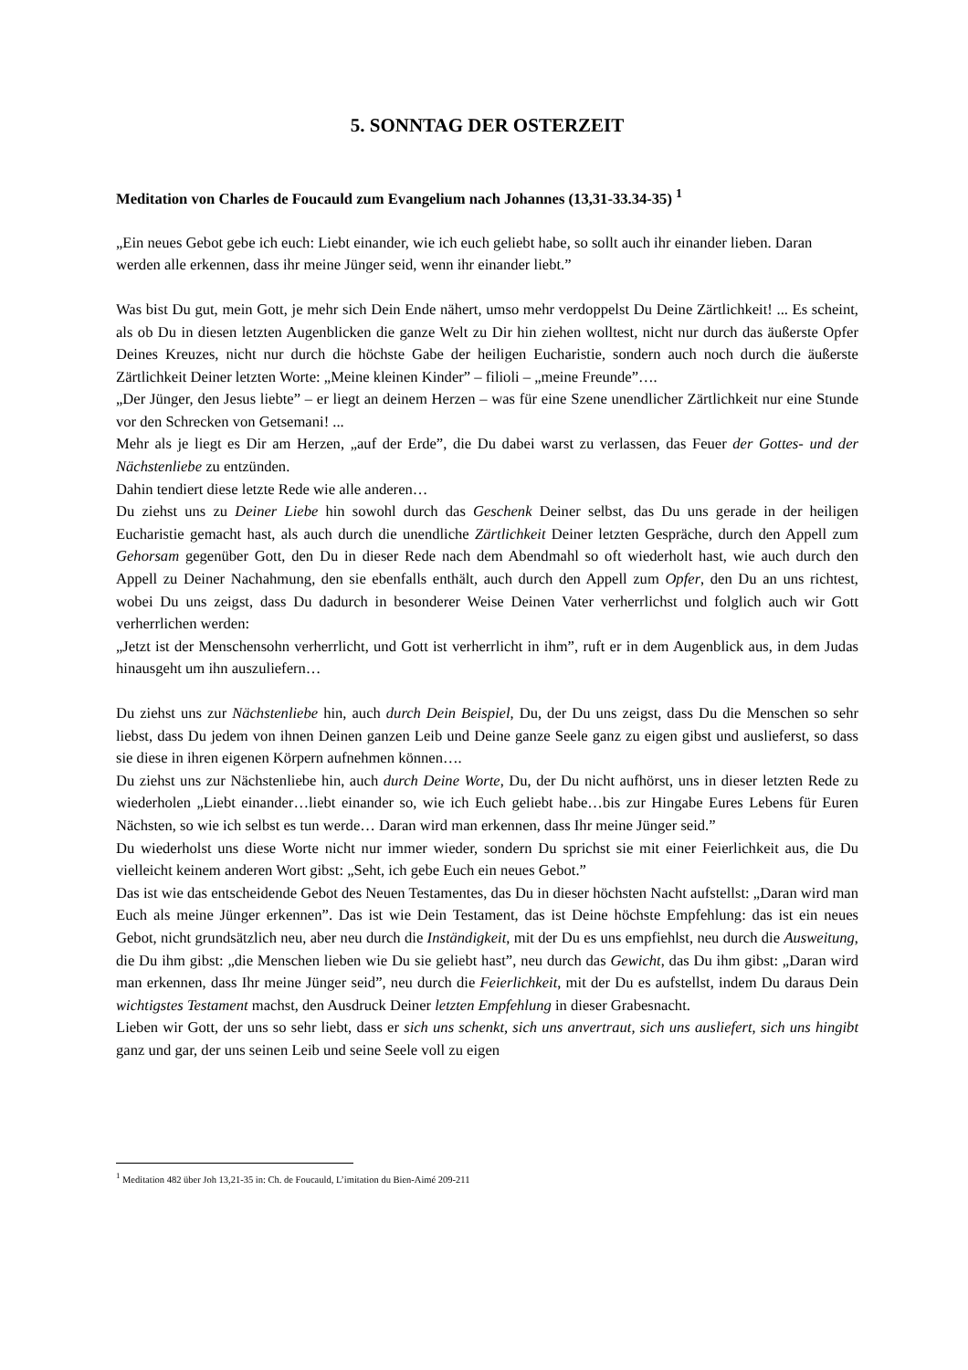5. SONNTAG DER OSTERZEIT
Meditation von Charles de Foucauld zum Evangelium nach Johannes (13,31-33.34-35) <sup>1</sup>
„Ein neues Gebot gebe ich euch: Liebt einander, wie ich euch geliebt habe, so sollt auch ihr einander lieben. Daran werden alle erkennen, dass ihr meine Jünger seid, wenn ihr einander liebt.”
Was bist Du gut, mein Gott, je mehr sich Dein Ende nähert, umso mehr verdoppelst Du Deine Zärtlichkeit! ... Es scheint, als ob Du in diesen letzten Augenblicken die ganze Welt zu Dir hin ziehen wolltest, nicht nur durch das äußerste Opfer Deines Kreuzes, nicht nur durch die höchste Gabe der heiligen Eucharistie, sondern auch noch durch die äußerste Zärtlichkeit Deiner letzten Worte: „Meine kleinen Kinder” – filioli – „meine Freunde”….
„Der Jünger, den Jesus liebte” – er liegt an deinem Herzen – was für eine Szene unendlicher Zärtlichkeit nur eine Stunde vor den Schrecken von Getsemani! ...
Mehr als je liegt es Dir am Herzen, „auf der Erde”, die Du dabei warst zu verlassen, das Feuer der Gottes- und der Nächstenliebe zu entzünden.
Dahin tendiert diese letzte Rede wie alle anderen…
Du ziehst uns zu Deiner Liebe hin sowohl durch das Geschenk Deiner selbst, das Du uns gerade in der heiligen Eucharistie gemacht hast, als auch durch die unendliche Zärtlichkeit Deiner letzten Gespräche, durch den Appell zum Gehorsam gegenüber Gott, den Du in dieser Rede nach dem Abendmahl so oft wiederholt hast, wie auch durch den Appell zu Deiner Nachahmung, den sie ebenfalls enthält, auch durch den Appell zum Opfer, den Du an uns richtest, wobei Du uns zeigst, dass Du dadurch in besonderer Weise Deinen Vater verherrlichst und folglich auch wir Gott verherrlichen werden:
„Jetzt ist der Menschensohn verherrlicht, und Gott ist verherrlicht in ihm”, ruft er in dem Augenblick aus, in dem Judas hinausgeht um ihn auszuliefern…
Du ziehst uns zur Nächstenliebe hin, auch durch Dein Beispiel, Du, der Du uns zeigst, dass Du die Menschen so sehr liebst, dass Du jedem von ihnen Deinen ganzen Leib und Deine ganze Seele ganz zu eigen gibst und auslieferst, so dass sie diese in ihren eigenen Körpern aufnehmen können….
Du ziehst uns zur Nächstenliebe hin, auch durch Deine Worte, Du, der Du nicht aufhörst, uns in dieser letzten Rede zu wiederholen „Liebt einander…liebt einander so, wie ich Euch geliebt habe…bis zur Hingabe Eures Lebens für Euren Nächsten, so wie ich selbst es tun werde… Daran wird man erkennen, dass Ihr meine Jünger seid.”
Du wiederholst uns diese Worte nicht nur immer wieder, sondern Du sprichst sie mit einer Feierlichkeit aus, die Du vielleicht keinem anderen Wort gibst: „Seht, ich gebe Euch ein neues Gebot.”
Das ist wie das entscheidende Gebot des Neuen Testamentes, das Du in dieser höchsten Nacht aufstellst: „Daran wird man Euch als meine Jünger erkennen”. Das ist wie Dein Testament, das ist Deine höchste Empfehlung: das ist ein neues Gebot, nicht grundsätzlich neu, aber neu durch die Inständigkeit, mit der Du es uns empfiehlst, neu durch die Ausweitung, die Du ihm gibst: „die Menschen lieben wie Du sie geliebt hast”, neu durch das Gewicht, das Du ihm gibst: „Daran wird man erkennen, dass Ihr meine Jünger seid”, neu durch die Feierlichkeit, mit der Du es aufstellst, indem Du daraus Dein wichtigstes Testament machst, den Ausdruck Deiner letzten Empfehlung in dieser Grabesnacht.
Lieben wir Gott, der uns so sehr liebt, dass er sich uns schenkt, sich uns anvertraut, sich uns ausliefert, sich uns hingibt ganz und gar, der uns seinen Leib und seine Seele voll zu eigen
<sup>1</sup> Meditation 482 über Joh 13,21-35 in: Ch. de Foucauld, L’imitation du Bien-Aimé 209-211